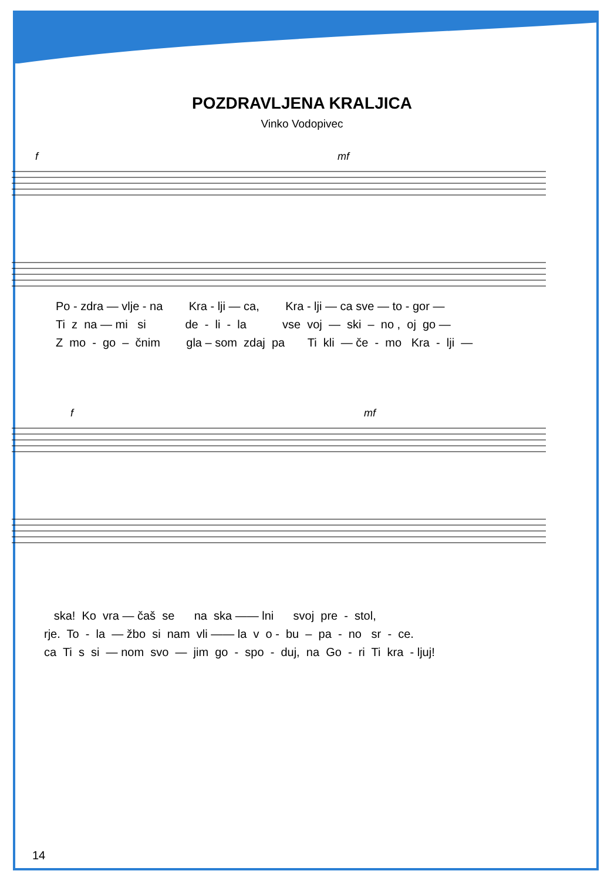POZDRAVLJENA KRALJICA
Vinko Vodopivec
f
mf
Po - zdra — vlje - na Kra - lji — ca, Kra - lji — ca sve — to - gor — Ti z na — mi si de - li - la vse voj — ski – no , oj go — Z mo - go – čnim gla – som zdaj pa Ti kli — če - mo Kra - lji —
f
mf
ska! Ko vra — čaš se na ska —— lni svoj pre - stol, rje. To - la — žbo si nam vli —— la v o - bu – pa - no sr - ce. ca Ti s si — nom svo — jim go - spo - duj, na Go - ri Ti kra - ljuj!
14